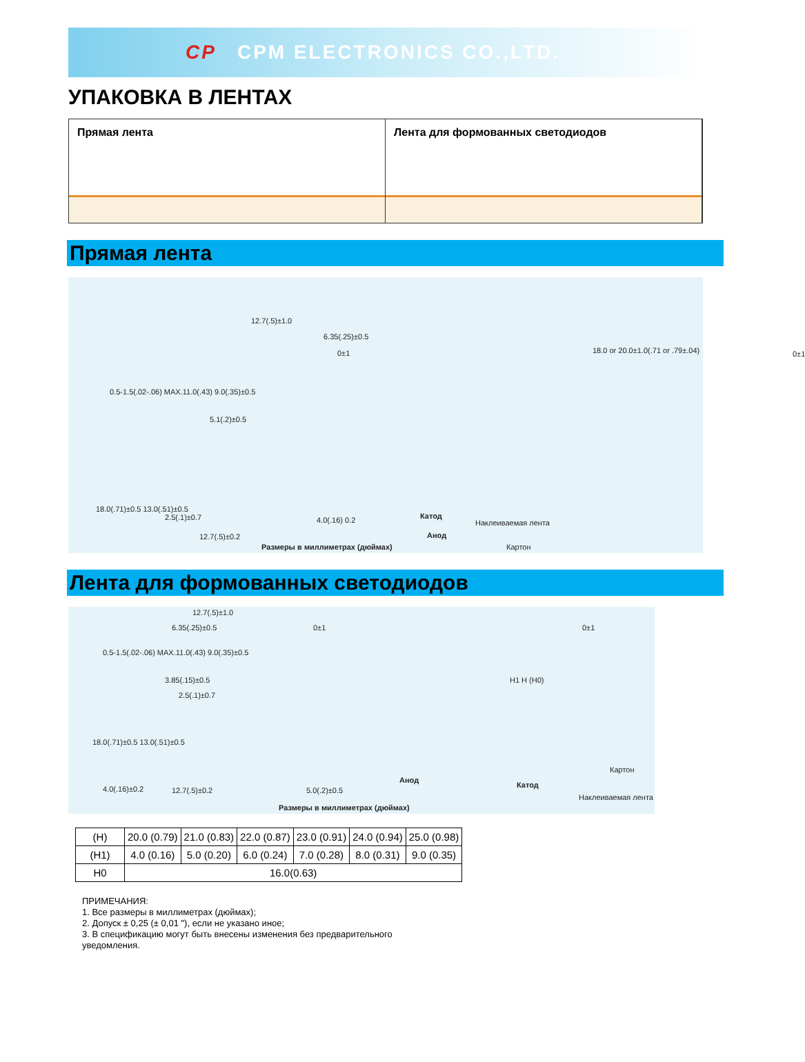CP CPM ELECTRONICS CO.,LTD.
УПАКОВКА В ЛЕНТАХ
Прямая лента Лента для формованных светодиодов
Прямая лента
12.7(.5)±1.0
6.35(.25)±0.5
0±1
18.0 or 20.0±1.0(.71 or .79±.04)
0±1
5.1(.2)±0.5
0.5-1.5(.02-.06) MAX.11.0(.43) 9.0(.35)±0.5
18.0(.71)±0.5 13.0(.51)±0.5
2.5(.1)±0.7 4.0(.16) 0.2 Катод
Наклеиваемая лента
12.7(.5)±0.2 Анод
Размеры в миллиметрах (дюймах) Картон
Лента для формованных светодиодов
12.7(.5)±1.0
6.35(.25)±0.5 0±1 0±1
0.5-1.5(.02-.06) MAX.11.0(.43) 9.0(.35)±0.5
3.85(.15)±0.5
2.5(.1)±0.7
H1 H (H0)
18.0(.71)±0.5 13.0(.51)±0.5
Картон
Анод
4.0(.16)±0.2 12.7(.5)±0.2 5.0(.2)±0.5
Катод
Наклеиваемая лента
Размеры в миллиметрах (дюймах)
| (H) | 20.0 (0.79) | 21.0 (0.83) | 22.0 (0.87) | 23.0 (0.91) | 24.0 (0.94) | 25.0 (0.98) |
| (H1) | 4.0 (0.16) | 5.0 (0.20) | 6.0 (0.24) | 7.0 (0.28) | 8.0 (0.31) | 9.0 (0.35) |
| H0 | 16.0(0.63) | | | | | |
ПРИМЕЧАНИЯ:
1. Все размеры в миллиметрах (дюймах);
2. Допуск ± 0,25 (± 0,01 "), если не указано иное;
3. В спецификацию могут быть внесены изменения без предварительного
уведомления.